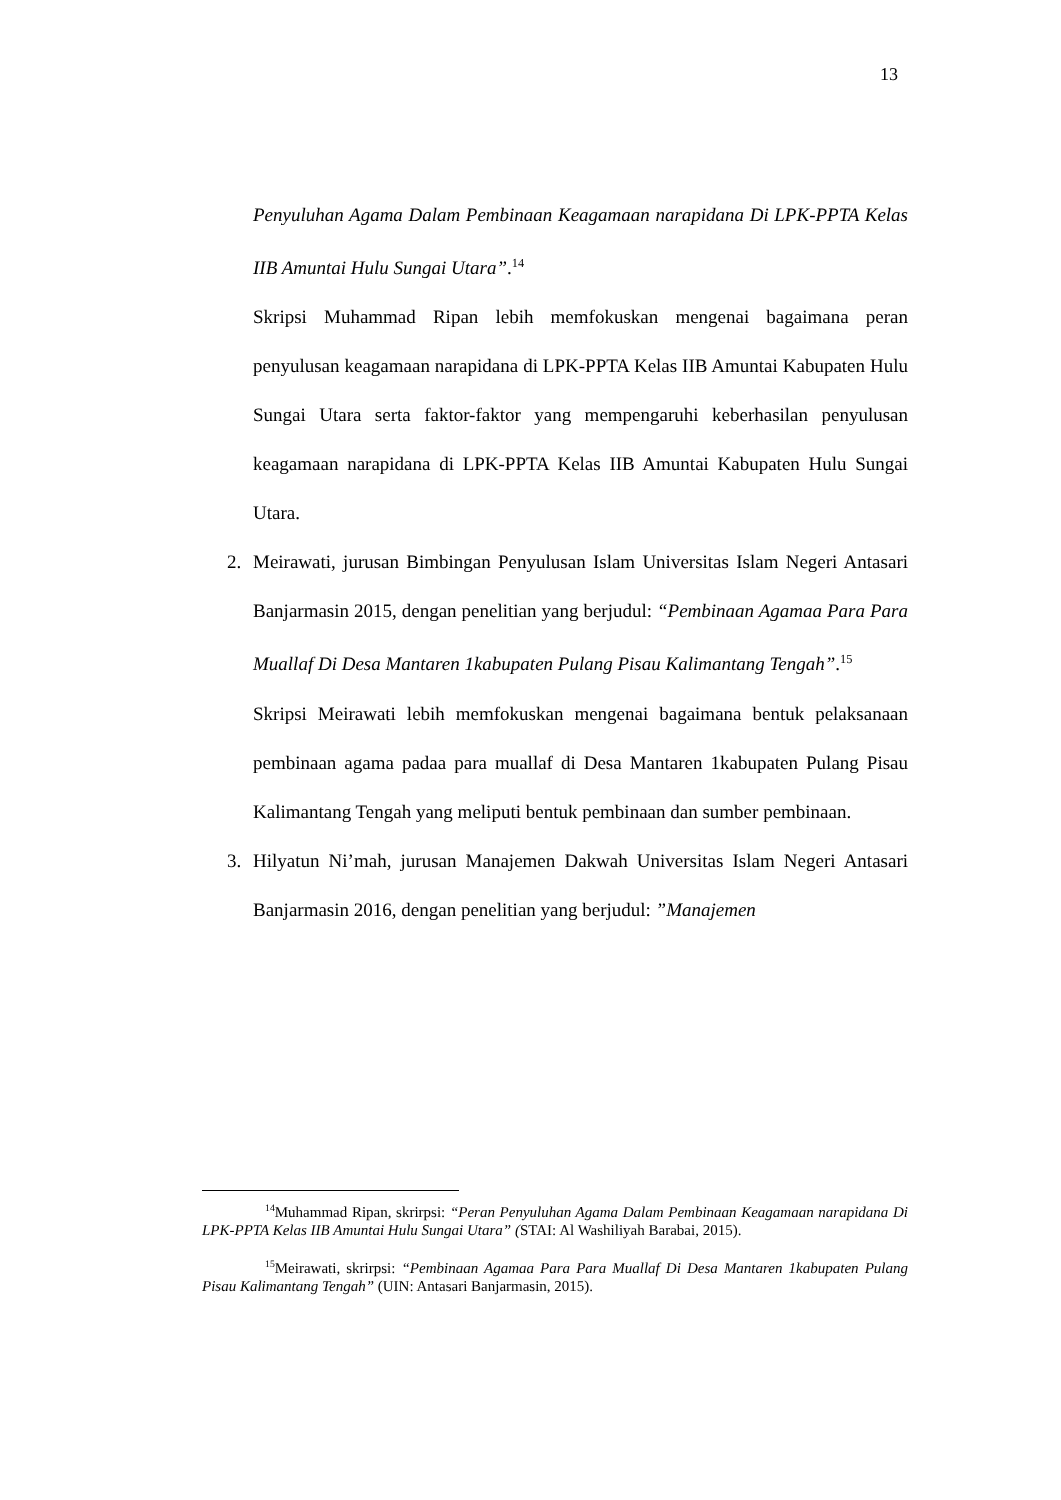13
Penyuluhan Agama Dalam Pembinaan Keagamaan narapidana Di LPK-PPTA Kelas IIB Amuntai Hulu Sungai Utara”.<sup>14</sup>
Skripsi Muhammad Ripan lebih memfokuskan mengenai bagaimana peran penyulusan keagamaan narapidana di LPK-PPTA Kelas IIB Amuntai Kabupaten Hulu Sungai Utara serta faktor-faktor yang mempengaruhi keberhasilan penyulusan keagamaan narapidana di LPK-PPTA Kelas IIB Amuntai Kabupaten Hulu Sungai Utara.
2. Meirawati, jurusan Bimbingan Penyulusan Islam Universitas Islam Negeri Antasari Banjarmasin 2015, dengan penelitian yang berjudul: “Pembinaan Agamaa Para Para Muallaf Di Desa Mantaren 1kabupaten Pulang Pisau Kalimantang Tengah”.<sup>15</sup>
Skripsi Meirawati lebih memfokuskan mengenai bagaimana bentuk pelaksanaan pembinaan agama padaa para muallaf di Desa Mantaren 1kabupaten Pulang Pisau Kalimantang Tengah yang meliputi bentuk pembinaan dan sumber pembinaan.
3. Hilyatun Ni’mah, jurusan Manajemen Dakwah Universitas Islam Negeri Antasari Banjarmasin 2016, dengan penelitian yang berjudul: ”Manajemen
<sup>14</sup> Muhammad Ripan, skrirpsi: “Peran Penyuluhan Agama Dalam Pembinaan Keagamaan narapidana Di LPK-PPTA Kelas IIB Amuntai Hulu Sungai Utara” (STAI: Al Washiliyah Barabai, 2015).
<sup>15</sup> Meirawati, skrirpsi: “Pembinaan Agamaa Para Para Muallaf Di Desa Mantaren 1kabupaten Pulang Pisau Kalimantang Tengah” (UIN: Antasari Banjarmasin, 2015).